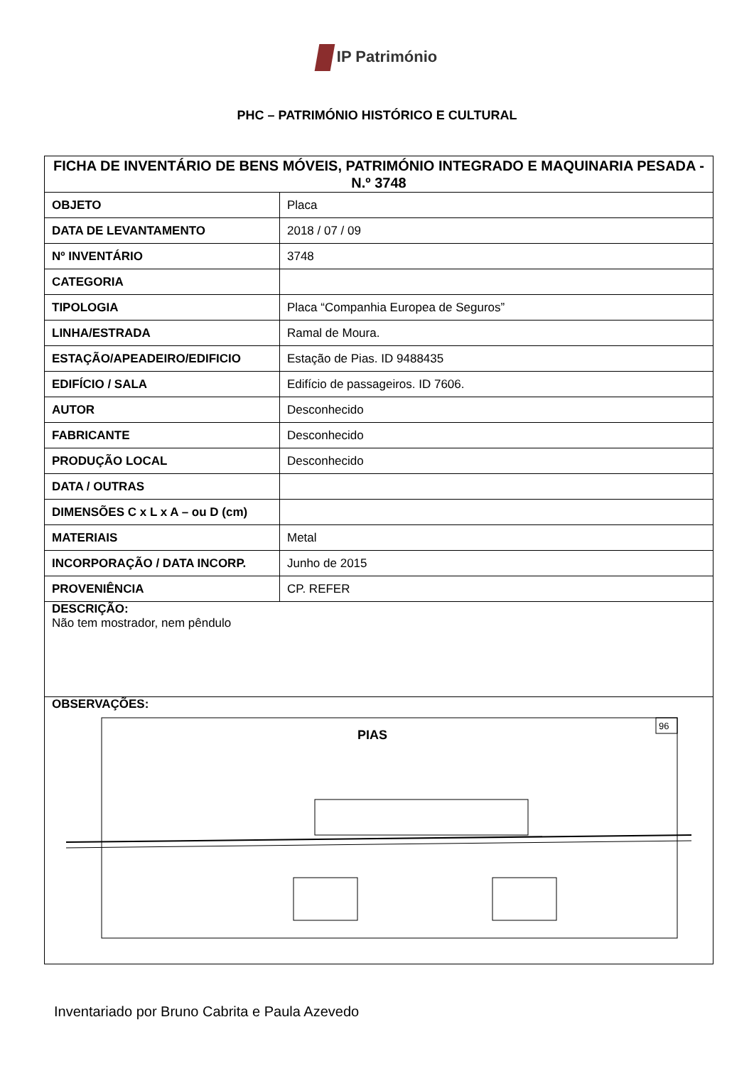IP Património
PHC – PATRIMÓNIO HISTÓRICO E CULTURAL
| FICHA DE INVENTÁRIO DE BENS MÓVEIS, PATRIMÓNIO INTEGRADO E MAQUINARIA PESADA - N.º 3748 | |
| OBJETO | Placa |
| DATA DE LEVANTAMENTO | 2018 / 07 / 09 |
| Nº INVENTÁRIO | 3748 |
| CATEGORIA | |
| TIPOLOGIA | Placa “Companhia Europea de Seguros” |
| LINHA/ESTRADA | Ramal de Moura. |
| ESTAÇÃO/APEADEIRO/EDIFICIO | Estação de Pias. ID 9488435 |
| EDIFÍCIO / SALA | Edifício de passageiros. ID 7606. |
| AUTOR | Desconhecido |
| FABRICANTE | Desconhecido |
| PRODUÇÃO LOCAL | Desconhecido |
| DATA / OUTRAS | |
| DIMENSÕES C x L x A – ou D (cm) | |
| MATERIAIS | Metal |
| INCORPORAÇÃO / DATA INCORP. | Junho de 2015 |
| PROVENIÊNCIA | CP. REFER |
| DESCRIÇÃO: Não tem mostrador, nem pêndulo | |
| OBSERVAÇÕES: 96 PIAS | |
Inventariado por Bruno Cabrita e Paula Azevedo